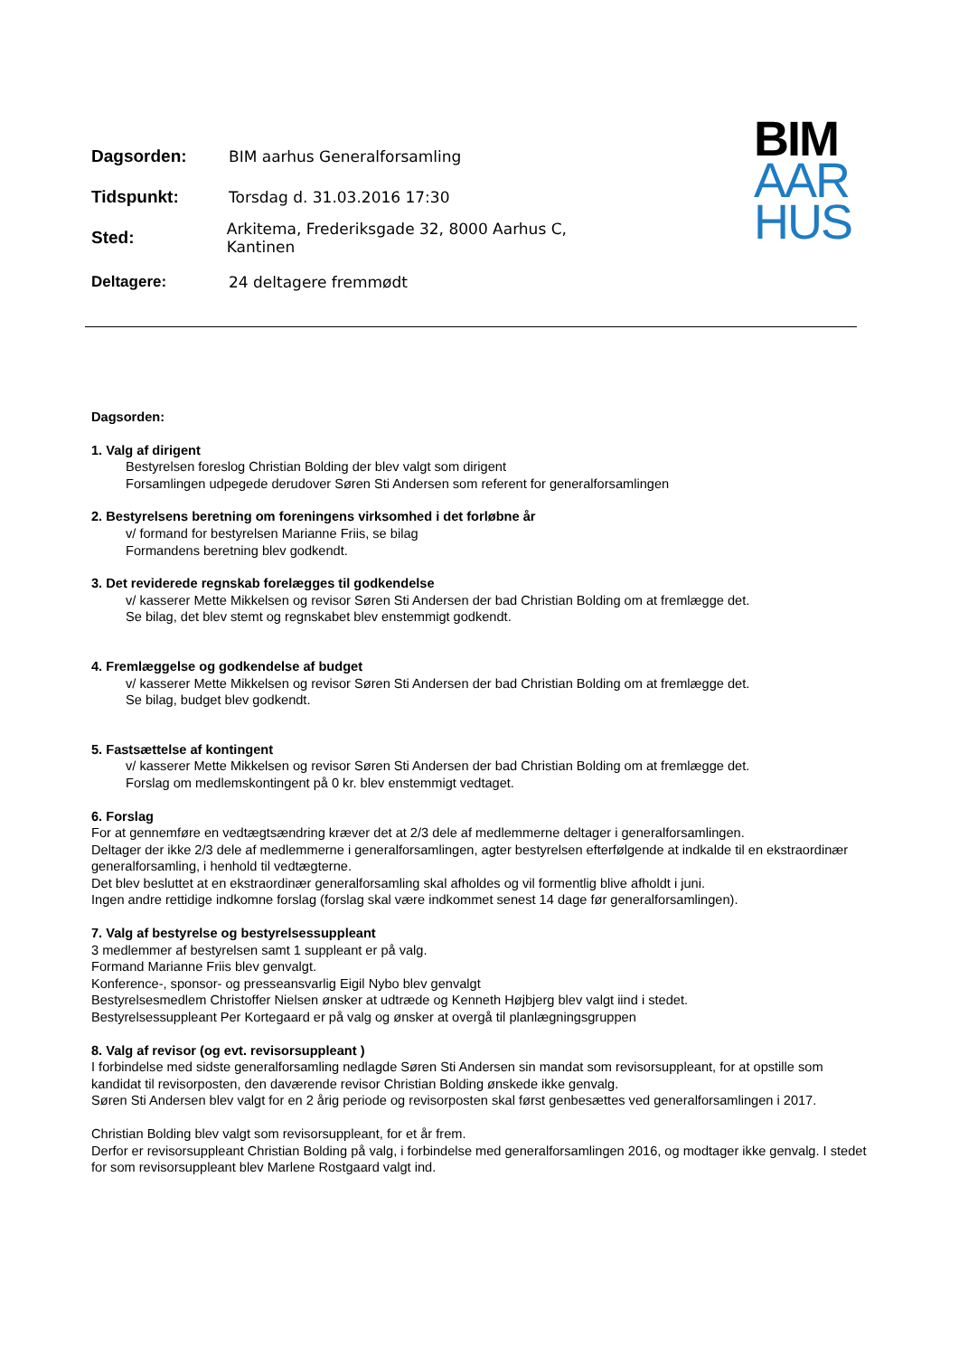Dagsorden: BIM aarhus Generalforsamling
Tidspunkt: Torsdag d. 31.03.2016 17:30
Sted:
Arkitema, Frederiksgade 32, 8000 Aarhus C, Kantinen
Deltagere: 24 deltagere fremmødt
BIM
AAR
HUS
Dagsorden:
1. Valg af dirigent
Bestyrelsen foreslog Christian Bolding der blev valgt som dirigent
Forsamlingen udpegede derudover Søren Sti Andersen som referent for generalforsamlingen
2. Bestyrelsens beretning om foreningens virksomhed i det forløbne år
v/ formand for bestyrelsen Marianne Friis, se bilag
Formandens beretning blev godkendt.
3. Det reviderede regnskab forelægges til godkendelse
v/ kasserer Mette Mikkelsen og revisor Søren Sti Andersen der bad Christian Bolding om at fremlægge det.
Se bilag, det blev stemt og regnskabet blev enstemmigt godkendt.
4. Fremlæggelse og godkendelse af budget
v/ kasserer Mette Mikkelsen og revisor Søren Sti Andersen der bad Christian Bolding om at fremlægge det.
Se bilag, budget blev godkendt.
5. Fastsættelse af kontingent
v/ kasserer Mette Mikkelsen og revisor Søren Sti Andersen der bad Christian Bolding om at fremlægge det.
Forslag om medlemskontingent på 0 kr. blev enstemmigt vedtaget.
6. Forslag
For at gennemføre en vedtægtsændring kræver det at 2/3 dele af medlemmerne deltager i generalforsamlingen.
Deltager der ikke 2/3 dele af medlemmerne i generalforsamlingen, agter bestyrelsen efterfølgende at indkalde til en ekstraordinær generalforsamling, i henhold til vedtægterne.
Det blev besluttet at en ekstraordinær generalforsamling skal afholdes og vil formentlig blive afholdt i juni.
Ingen andre rettidige indkomne forslag (forslag skal være indkommet senest 14 dage før generalforsamlingen).
7. Valg af bestyrelse og bestyrelsessuppleant
3 medlemmer af bestyrelsen samt 1 suppleant er på valg.
Formand Marianne Friis blev genvalgt.
Konference-, sponsor- og presseansvarlig Eigil Nybo blev genvalgt
Bestyrelsesmedlem Christoffer Nielsen ønsker at udtræde og Kenneth Højbjerg blev valgt iind i stedet.
Bestyrelsessuppleant Per Kortegaard er på valg og ønsker at overgå til planlægningsgruppen
8. Valg af revisor (og evt. revisorsuppleant )
I forbindelse med sidste generalforsamling nedlagde Søren Sti Andersen sin mandat som revisorsuppleant, for at opstille som kandidat til revisorposten, den daværende revisor Christian Bolding ønskede ikke genvalg.
Søren Sti Andersen blev valgt for en 2 årig periode og revisorposten skal først genbesættes ved generalforsamlingen i 2017.
Christian Bolding blev valgt som revisorsuppleant, for et år frem.
Derfor er revisorsuppleant Christian Bolding på valg, i forbindelse med generalforsamlingen 2016, og modtager ikke genvalg. I stedet for som revisorsuppleant blev Marlene Rostgaard valgt ind.